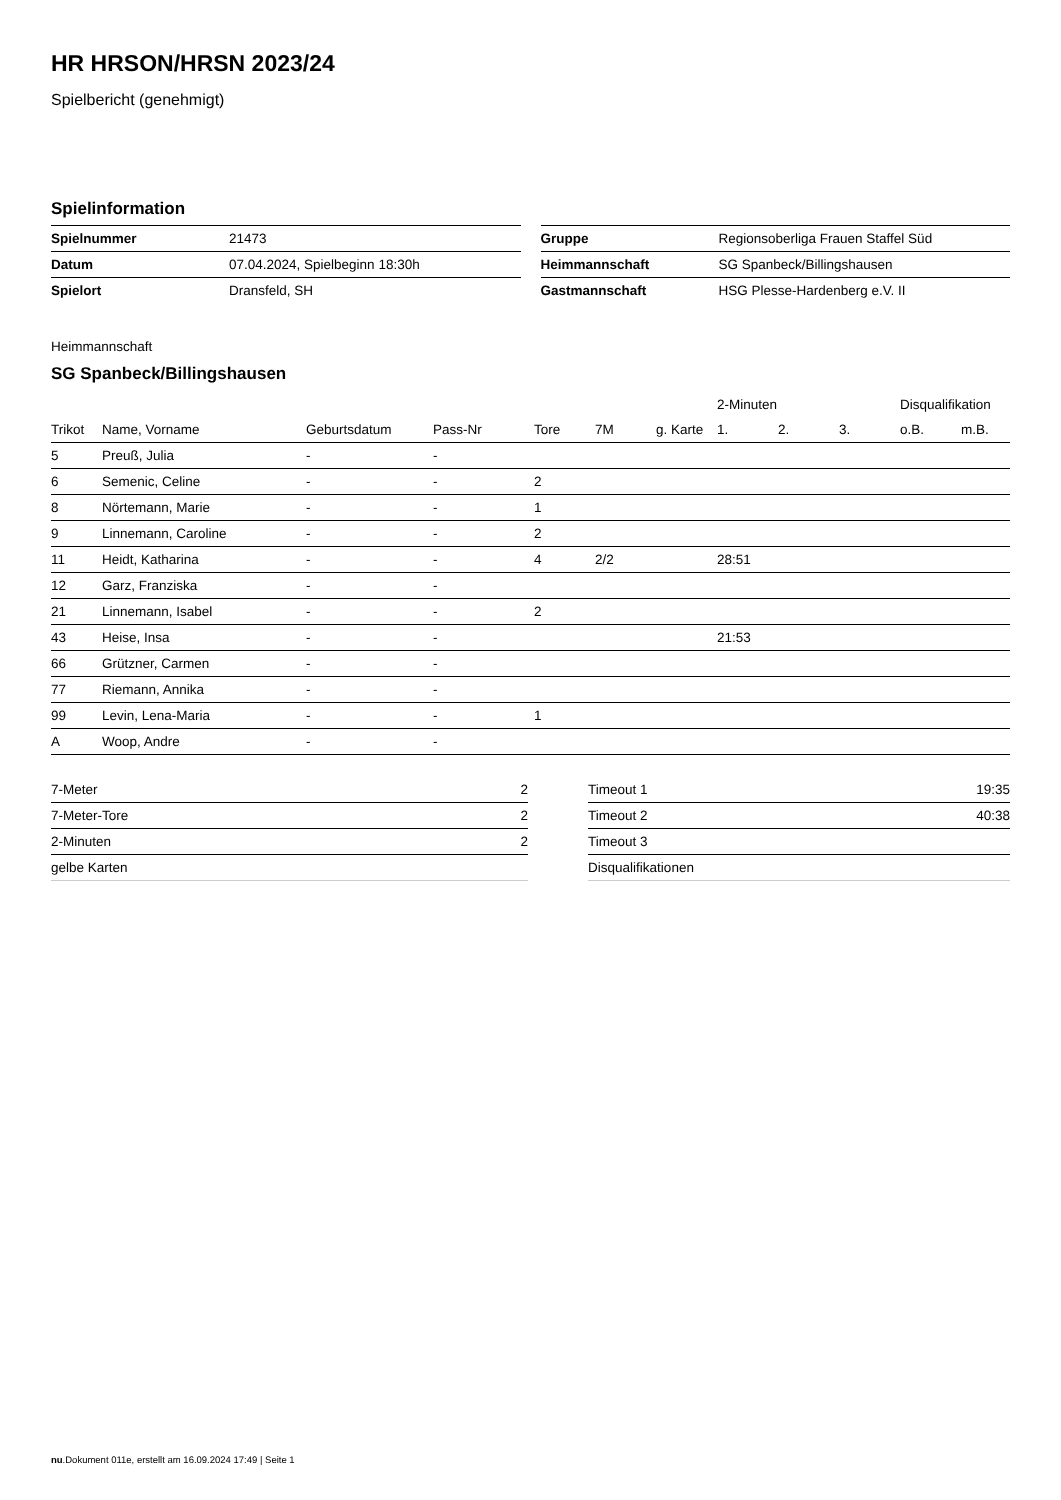HR HRSON/HRSN 2023/24
Spielbericht (genehmigt)
Spielinformation
| Spielnummer | 21473 |
| Datum | 07.04.2024, Spielbeginn 18:30h |
| Spielort | Dransfeld, SH |
| Gruppe | Regionsoberliga Frauen Staffel Süd |
| Heimmannschaft | SG Spanbeck/Billingshausen |
| Gastmannschaft | HSG Plesse-Hardenberg e.V. II |
Heimmannschaft
SG Spanbeck/Billingshausen
| | | | | | | | 2-Minuten | | | Disqualifikation | |
| --- | --- | --- | --- | --- | --- | --- | --- | --- | --- | --- | --- |
| Trikot | Name, Vorname | Geburtsdatum | Pass-Nr | Tore | 7M | g. Karte | 1. | 2. | 3. | o.B. | m.B. |
| 5 | Preuß, Julia | - | - | | | | | | | | |
| 6 | Semenic, Celine | - | - | 2 | | | | | | | |
| 8 | Nörtemann, Marie | - | - | 1 | | | | | | | |
| 9 | Linnemann, Caroline | - | - | 2 | | | | | | | |
| 11 | Heidt, Katharina | - | - | 4 | 2/2 | | 28:51 | | | | |
| 12 | Garz, Franziska | - | - | | | | | | | | |
| 21 | Linnemann, Isabel | - | - | 2 | | | | | | | |
| 43 | Heise, Insa | - | - | | | | 21:53 | | | | |
| 66 | Grützner, Carmen | - | - | | | | | | | | |
| 77 | Riemann, Annika | - | - | | | | | | | | |
| 99 | Levin, Lena-Maria | - | - | 1 | | | | | | | |
| A | Woop, Andre | - | - | | | | | | | | |
| 7-Meter | 2 |
| 7-Meter-Tore | 2 |
| 2-Minuten | 2 |
| gelbe Karten | |
| Timeout 1 | 19:35 |
| Timeout 2 | 40:38 |
| Timeout 3 | |
| Disqualifikationen | |
nu.Dokument 011e, erstellt am 16.09.2024 17:49 | Seite 1